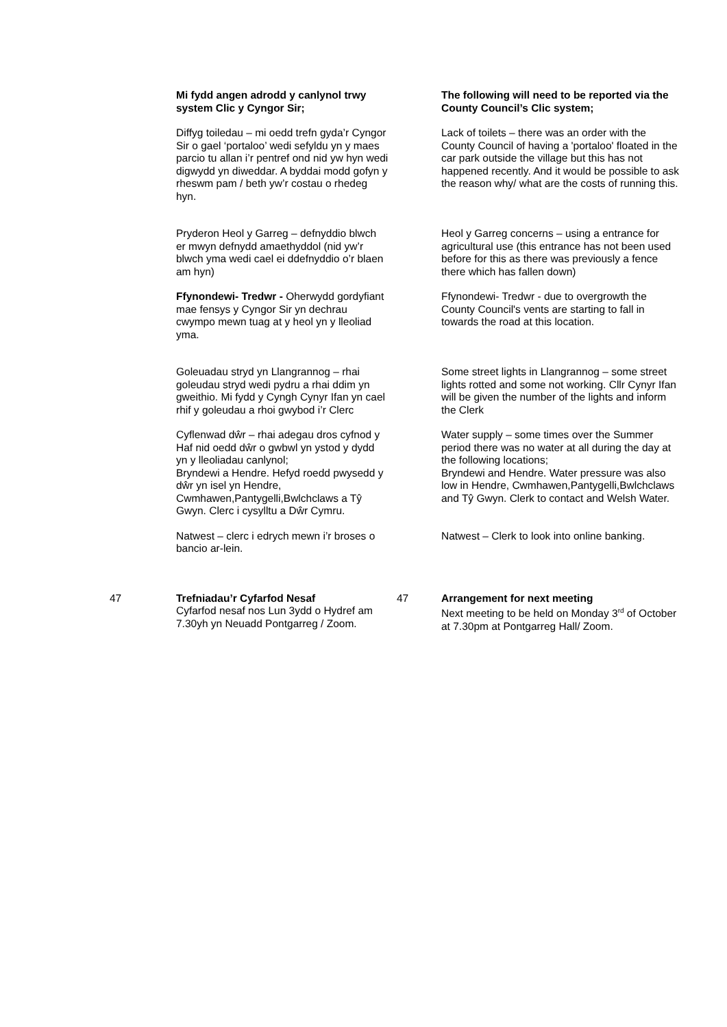| | Mi fydd angen adrodd y canlynol trwy system Clic y Cyngor Sir; | | The following will need to be reported via the County Council’s Clic system; |
| | Diffyg toiledau – mi oedd trefn gyda’r Cyngor Sir o gael ‘portaloo’ wedi sefyldu yn y maes parcio tu allan i’r pentref ond nid yw hyn wedi digwydd yn diweddar. A byddai modd gofyn y rheswm pam / beth yw’r costau o rhedeg hyn. | | Lack of toilets – there was an order with the County Council of having a 'portaloo' floated in the car park outside the village but this has not happened recently. And it would be possible to ask the reason why/ what are the costs of running this. |
| | Pryderon Heol y Garreg – defnyddio blwch er mwyn defnydd amaethyddol (nid yw’r blwch yma wedi cael ei ddefnyddio o’r blaen am hyn) | | Heol y Garreg concerns – using a entrance for agricultural use (this entrance has not been used before for this as there was previously a fence there which has fallen down) |
| | Ffynondewi- Tredwr - Oherwydd gordyfiant mae fensys y Cyngor Sir yn dechrau cwympo mewn tuag at y heol yn y lleoliad yma. | | Ffynondewi- Tredwr - due to overgrowth the County Council's vents are starting to fall in towards the road at this location. |
| | Goleuadau stryd yn Llangrannog – rhai goleudau stryd wedi pydru a rhai ddim yn gweithio. Mi fydd y Cyngh Cynyr Ifan yn cael rhif y goleudau a rhoi gwybod i’r Clerc | | Some street lights in Llangrannog – some street lights rotted and some not working. Cllr Cynyr Ifan will be given the number of the lights and inform the Clerk |
| | Cyflenwad dŵr – rhai adegau dros cyfnod y Haf nid oedd dŵr o gwbwl yn ystod y dydd yn y lleoliadau canlynol; Bryndewi a Hendre. Hefyd roedd pwysedd y dŵr yn isel yn Hendre, Cwmhawen,Pantygelli,Bwlchclaws a Tŷ Gwyn. Clerc i cysylltu a Dŵr Cymru. | | Water supply – some times over the Summer period there was no water at all during the day at the following locations; Bryndewi and Hendre. Water pressure was also low in Hendre, Cwmhawen,Pantygelli,Bwlchclaws and Tŷ Gwyn. Clerk to contact and Welsh Water. |
| | Natwest – clerc i edrych mewn i’r broses o bancio ar-lein. | | Natwest – Clerk to look into online banking. |
| 47 | Trefniadau’r Cyfarfod Nesaf Cyfarfod nesaf nos Lun 3ydd o Hydref am 7.30yh yn Neuadd Pontgarreg / Zoom. | 47 | Arrangement for next meeting Next meeting to be held on Monday 3<sup>rd</sup> of October at 7.30pm at Pontgarreg Hall/ Zoom. |